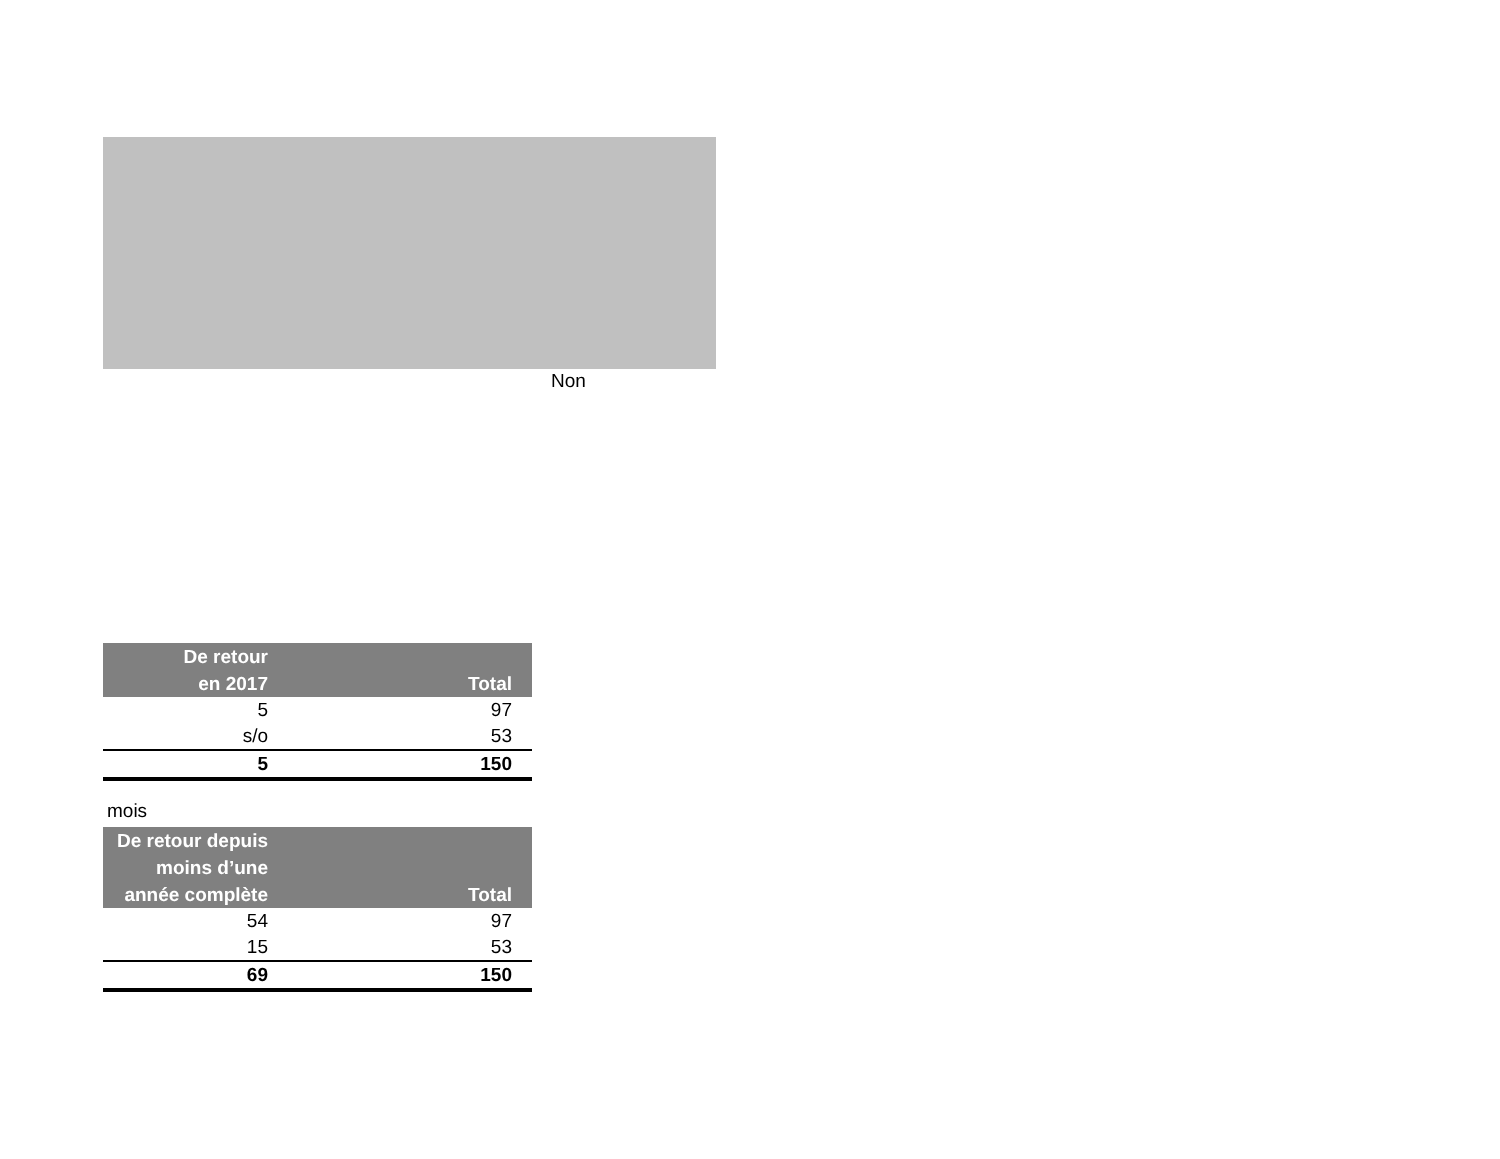Non
| De retour en 2017 | Total |
| --- | --- |
| 5 | 97 |
| s/o | 53 |
| 5 | 150 |
mois
| De retour depuis moins d’une année complète | Total |
| --- | --- |
| 54 | 97 |
| 15 | 53 |
| 69 | 150 |